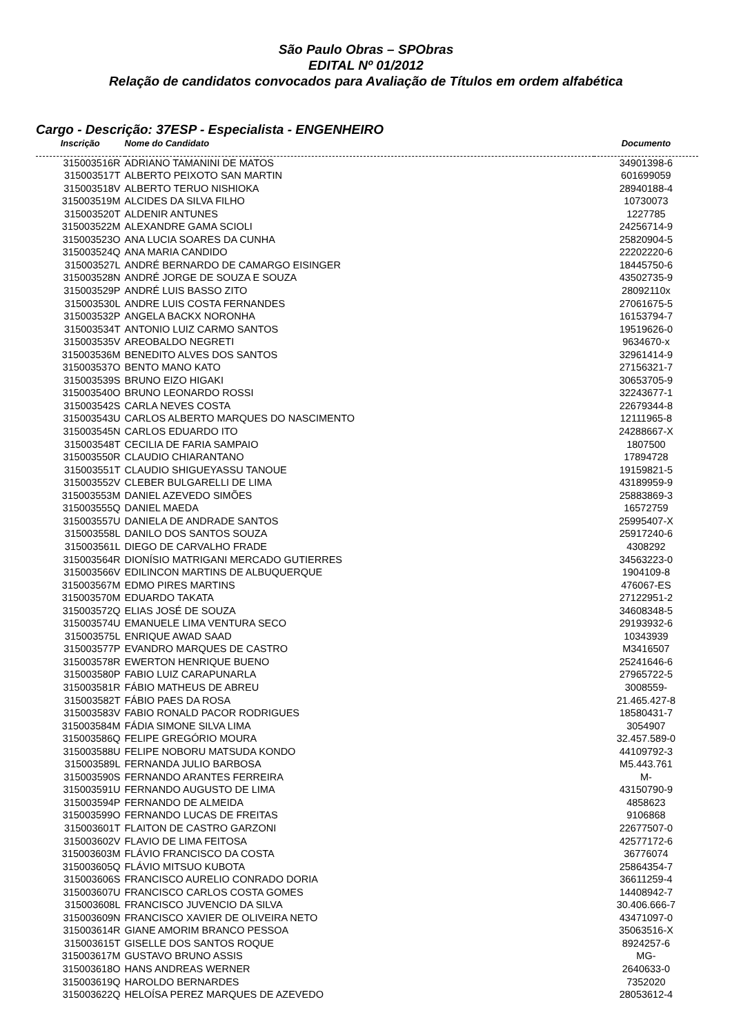São Paulo Obras – SPObras
EDITAL Nº 01/2012
Relação de candidatos convocados para Avaliação de Títulos em ordem alfabética
Cargo - Descrição: 37ESP - Especialista - ENGENHEIRO
| Inscrição | Nome do Candidato | Documento |
| --- | --- | --- |
| 315003516R | ADRIANO TAMANINI DE MATOS | 34901398-6 |
| 315003517T | ALBERTO PEIXOTO SAN MARTIN | 601699059 |
| 315003518V | ALBERTO TERUO NISHIOKA | 28940188-4 |
| 315003519M | ALCIDES DA SILVA FILHO | 10730073 |
| 315003520T | ALDENIR ANTUNES | 1227785 |
| 315003522M | ALEXANDRE GAMA SCIOLI | 24256714-9 |
| 315003523O | ANA LUCIA SOARES DA CUNHA | 25820904-5 |
| 315003524Q | ANA MARIA CANDIDO | 22202220-6 |
| 315003527L | ANDRÉ BERNARDO DE CAMARGO EISINGER | 18445750-6 |
| 315003528N | ANDRÉ JORGE DE SOUZA E SOUZA | 43502735-9 |
| 315003529P | ANDRÉ LUIS BASSO ZITO | 28092110x |
| 315003530L | ANDRE LUIS COSTA FERNANDES | 27061675-5 |
| 315003532P | ANGELA BACKX NORONHA | 16153794-7 |
| 315003534T | ANTONIO LUIZ CARMO SANTOS | 19519626-0 |
| 315003535V | AREOBALDO NEGRETI | 9634670-x |
| 315003536M | BENEDITO ALVES DOS SANTOS | 32961414-9 |
| 315003537O | BENTO MANO KATO | 27156321-7 |
| 315003539S | BRUNO EIZO HIGAKI | 30653705-9 |
| 315003540O | BRUNO LEONARDO ROSSI | 32243677-1 |
| 315003542S | CARLA NEVES COSTA | 22679344-8 |
| 315003543U | CARLOS ALBERTO MARQUES DO NASCIMENTO | 12111965-8 |
| 315003545N | CARLOS EDUARDO ITO | 24288667-X |
| 315003548T | CECILIA DE FARIA SAMPAIO | 1807500 |
| 315003550R | CLAUDIO CHIARANTANO | 17894728 |
| 315003551T | CLAUDIO SHIGUEYASSU TANOUE | 19159821-5 |
| 315003552V | CLEBER BULGARELLI DE LIMA | 43189959-9 |
| 315003553M | DANIEL AZEVEDO SIMÕES | 25883869-3 |
| 315003555Q | DANIEL MAEDA | 16572759 |
| 315003557U | DANIELA DE ANDRADE SANTOS | 25995407-X |
| 315003558L | DANILO DOS SANTOS SOUZA | 25917240-6 |
| 315003561L | DIEGO DE CARVALHO FRADE | 4308292 |
| 315003564R | DIONÍSIO MATRIGANI MERCADO GUTIERRES | 34563223-0 |
| 315003566V | EDILINCON MARTINS DE ALBUQUERQUE | 1904109-8 |
| 315003567M | EDMO PIRES MARTINS | 476067-ES |
| 315003570M | EDUARDO TAKATA | 27122951-2 |
| 315003572Q | ELIAS JOSÉ DE SOUZA | 34608348-5 |
| 315003574U | EMANUELE LIMA VENTURA SECO | 29193932-6 |
| 315003575L | ENRIQUE AWAD SAAD | 10343939 |
| 315003577P | EVANDRO MARQUES DE CASTRO | M3416507 |
| 315003578R | EWERTON HENRIQUE BUENO | 25241646-6 |
| 315003580P | FABIO LUIZ CARAPUNARLA | 27965722-5 |
| 315003581R | FÁBIO MATHEUS DE ABREU | 3008559- |
| 315003582T | FÁBIO PAES DA ROSA | 21.465.427-8 |
| 315003583V | FABIO RONALD PACOR RODRIGUES | 18580431-7 |
| 315003584M | FÁDIA SIMONE SILVA LIMA | 3054907 |
| 315003586Q | FELIPE GREGÓRIO MOURA | 32.457.589-0 |
| 315003588U | FELIPE NOBORU MATSUDA KONDO | 44109792-3 |
| 315003589L | FERNANDA JULIO BARBOSA | M5.443.761 |
| 315003590S | FERNANDO ARANTES FERREIRA | M- |
| 315003591U | FERNANDO AUGUSTO DE LIMA | 43150790-9 |
| 315003594P | FERNANDO DE ALMEIDA | 4858623 |
| 315003599O | FERNANDO LUCAS DE FREITAS | 9106868 |
| 315003601T | FLAITON DE CASTRO GARZONI | 22677507-0 |
| 315003602V | FLAVIO DE LIMA FEITOSA | 42577172-6 |
| 315003603M | FLÁVIO FRANCISCO DA COSTA | 36776074 |
| 315003605Q | FLÁVIO MITSUO KUBOTA | 25864354-7 |
| 315003606S | FRANCISCO AURELIO CONRADO DORIA | 36611259-4 |
| 315003607U | FRANCISCO CARLOS COSTA GOMES | 14408942-7 |
| 315003608L | FRANCISCO JUVENCIO DA SILVA | 30.406.666-7 |
| 315003609N | FRANCISCO XAVIER DE OLIVEIRA NETO | 43471097-0 |
| 315003614R | GIANE AMORIM BRANCO PESSOA | 35063516-X |
| 315003615T | GISELLE DOS SANTOS ROQUE | 8924257-6 |
| 315003617M | GUSTAVO BRUNO ASSIS | MG- |
| 315003618O | HANS ANDREAS WERNER | 2640633-0 |
| 315003619Q | HAROLDO BERNARDES | 7352020 |
| 315003622Q | HELOÍSA PEREZ MARQUES DE AZEVEDO | 28053612-4 |